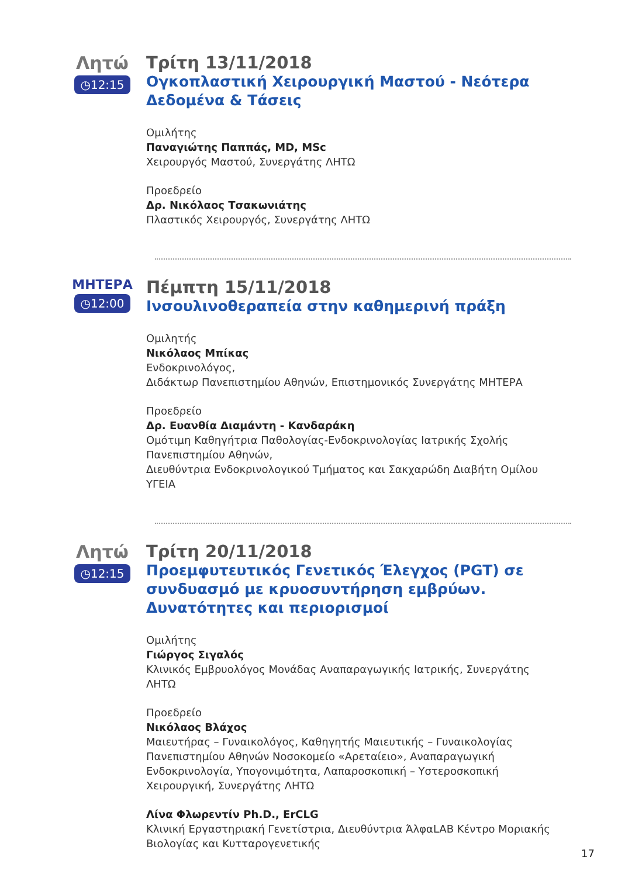Λητώ
◷12:15
Τρίτη 13/11/2018
Ογκοπλαστική Χειρουργική Μαστού - Νεότερα Δεδομένα & Τάσεις
Ομιλήτης
Παναγιώτης Παππάς, MD, MSc
Χειρουργός Μαστού, Συνεργάτης ΛΗΤΩ
Προεδρείο
Δρ. Νικόλαος Τσακωνιάτης
Πλαστικός Χειρουργός, Συνεργάτης ΛΗΤΩ
ΜΗΤΕΡΑ
◷12:00
Πέμπτη 15/11/2018
Ινσουλινοθεραπεία στην καθημερινή πράξη
Ομιλητής
Νικόλαος Μπίκας
Ενδοκρινολόγος,
Διδάκτωρ Πανεπιστημίου Αθηνών, Επιστημονικός Συνεργάτης ΜΗΤΕΡΑ
Προεδρείο
Δρ. Ευανθία Διαμάντη - Κανδαράκη
Ομότιμη Καθηγήτρια Παθολογίας-Ενδοκρινολογίας Ιατρικής Σχολής Πανεπιστημίου Αθηνών,
Διευθύντρια Ενδοκρινολογικού Τμήματος και Σακχαρώδη Διαβήτη Ομίλου ΥΓΕΙΑ
Λητώ
◷12:15
Τρίτη 20/11/2018
Προεμφυτευτικός Γενετικός Έλεγχος (PGT) σε συνδυασμό με κρυοσυντήρηση εμβρύων. Δυνατότητες και περιορισμοί
Ομιλήτης
Γιώργος Σιγαλός
Κλινικός Εμβρυολόγος Μονάδας Αναπαραγωγικής Ιατρικής, Συνεργάτης ΛΗΤΩ
Προεδρείο
Νικόλαος Βλάχος
Μαιευτήρας – Γυναικολόγος, Καθηγητής Μαιευτικής – Γυναικολογίας Πανεπιστημίου Αθηνών Νοσοκομείο «Αρεταίειο», Αναπαραγωγική Ενδοκρινολογία, Υπογονιμότητα, Λαπαροσκοπική – Υστεροσκοπική Χειρουργική, Συνεργάτης ΛΗΤΩ
Λίνα Φλωρεντίν Ph.D., ErCLG
Κλινική Εργαστηριακή Γενετίστρια, Διευθύντρια ΆλφαLAB Κέντρο Μοριακής Βιολογίας και Κυτταρογενετικής
17